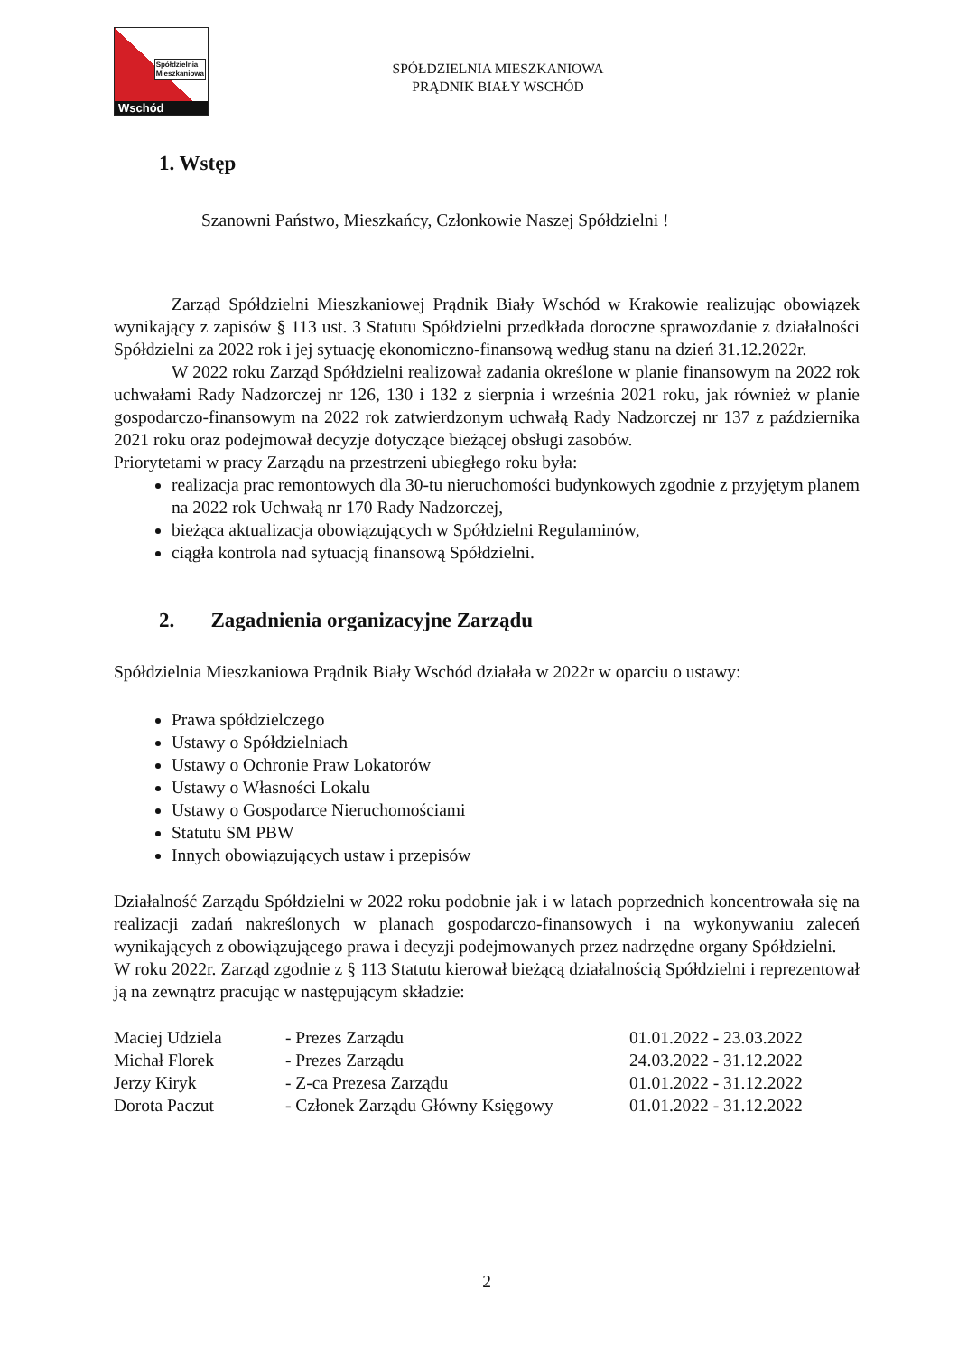Spółdzielnia
Mieszkaniowa
Wschód
SPÓŁDZIELNIA MIESZKANIOWA
PRĄDNIK BIAŁY WSCHÓD
1. Wstęp
Szanowni Państwo, Mieszkańcy, Członkowie Naszej Spółdzielni !
Zarząd Spółdzielni Mieszkaniowej Prądnik Biały Wschód w Krakowie realizując obowiązek wynikający z zapisów § 113 ust. 3 Statutu Spółdzielni przedkłada doroczne sprawozdanie z działalności Spółdzielni za 2022 rok i jej sytuację ekonomiczno-finansową według stanu na dzień 31.12.2022r.
W 2022 roku Zarząd Spółdzielni realizował zadania określone w planie finansowym na 2022 rok uchwałami Rady Nadzorczej nr 126, 130 i 132 z sierpnia i września 2021 roku, jak również w planie gospodarczo-finansowym na 2022 rok zatwierdzonym uchwałą Rady Nadzorczej nr 137 z października 2021 roku oraz podejmował decyzje dotyczące bieżącej obsługi zasobów.
Priorytetami w pracy Zarządu na przestrzeni ubiegłego roku była:
realizacja prac remontowych dla 30-tu nieruchomości budynkowych zgodnie z przyjętym planem na 2022 rok Uchwałą nr 170 Rady Nadzorczej,
bieżąca aktualizacja obowiązujących w Spółdzielni Regulaminów,
ciągła kontrola nad sytuacją finansową Spółdzielni.
2. Zagadnienia organizacyjne Zarządu
Spółdzielnia Mieszkaniowa Prądnik Biały Wschód działała w 2022r w oparciu o ustawy:
Prawa spółdzielczego
Ustawy o Spółdzielniach
Ustawy o Ochronie Praw Lokatorów
Ustawy o Własności Lokalu
Ustawy o Gospodarce Nieruchomościami
Statutu SM PBW
Innych obowiązujących ustaw i przepisów
Działalność Zarządu Spółdzielni w 2022 roku podobnie jak i w latach poprzednich koncentrowała się na realizacji zadań nakreślonych w planach gospodarczo-finansowych i na wykonywaniu zaleceń wynikających z obowiązującego prawa i decyzji podejmowanych przez nadrzędne organy Spółdzielni.
W roku 2022r. Zarząd zgodnie z § 113 Statutu kierował bieżącą działalnością Spółdzielni i reprezentował ją na zewnątrz pracując w następującym składzie:
| Maciej Udziela | - Prezes Zarządu | 01.01.2022 - 23.03.2022 |
| Michał Florek | - Prezes Zarządu | 24.03.2022 - 31.12.2022 |
| Jerzy Kiryk | - Z-ca Prezesa Zarządu | 01.01.2022 - 31.12.2022 |
| Dorota Paczut | - Członek Zarządu Główny Księgowy | 01.01.2022 - 31.12.2022 |
2